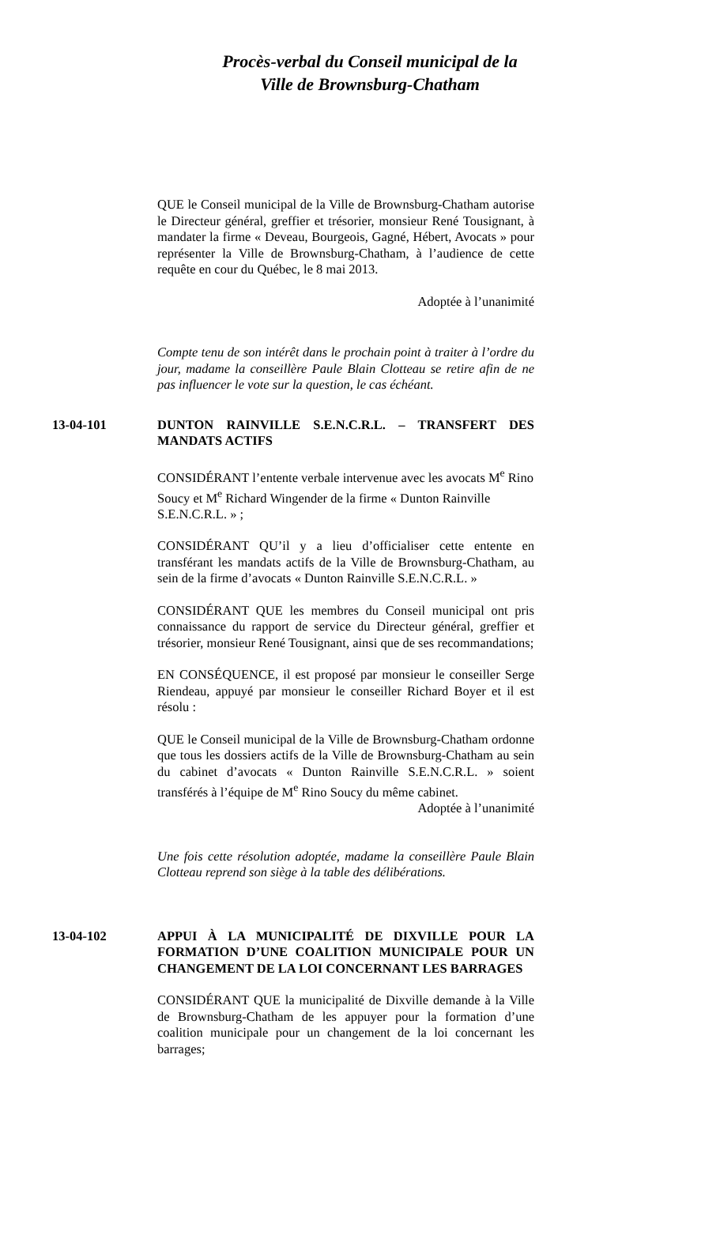Procès-verbal du Conseil municipal de la
Ville de Brownsburg-Chatham
QUE le Conseil municipal de la Ville de Brownsburg-Chatham autorise le Directeur général, greffier et trésorier, monsieur René Tousignant, à mandater la firme « Deveau, Bourgeois, Gagné, Hébert, Avocats » pour représenter la Ville de Brownsburg-Chatham, à l’audience de cette requête en cour du Québec, le 8 mai 2013.
Adoptée à l’unanimité
Compte tenu de son intérêt dans le prochain point à traiter à l’ordre du jour, madame la conseillère Paule Blain Clotteau se retire afin de ne pas influencer le vote sur la question, le cas échéant.
13-04-101 DUNTON RAINVILLE S.E.N.C.R.L. – TRANSFERT DES MANDATS ACTIFS
CONSIDÉRANT l’entente verbale intervenue avec les avocats M<sup>e</sup> Rino Soucy et M<sup>e</sup> Richard Wingender de la firme « Dunton Rainville S.E.N.C.R.L. » ;
CONSIDÉRANT QU’il y a lieu d’officialiser cette entente en transférant les mandats actifs de la Ville de Brownsburg-Chatham, au sein de la firme d’avocats « Dunton Rainville S.E.N.C.R.L. »
CONSIDÉRANT QUE les membres du Conseil municipal ont pris connaissance du rapport de service du Directeur général, greffier et trésorier, monsieur René Tousignant, ainsi que de ses recommandations;
EN CONSÉQUENCE, il est proposé par monsieur le conseiller Serge Riendeau, appuyé par monsieur le conseiller Richard Boyer et il est résolu :
QUE le Conseil municipal de la Ville de Brownsburg-Chatham ordonne que tous les dossiers actifs de la Ville de Brownsburg-Chatham au sein du cabinet d’avocats « Dunton Rainville S.E.N.C.R.L. » soient transférés à l’équipe de M<sup>e</sup> Rino Soucy du même cabinet.
Adoptée à l’unanimité
Une fois cette résolution adoptée, madame la conseillère Paule Blain Clotteau reprend son siège à la table des délibérations.
13-04-102 APPUI À LA MUNICIPALITÉ DE DIXVILLE POUR LA FORMATION D’UNE COALITION MUNICIPALE POUR UN CHANGEMENT DE LA LOI CONCERNANT LES BARRAGES
CONSIDÉRANT QUE la municipalité de Dixville demande à la Ville de Brownsburg-Chatham de les appuyer pour la formation d’une coalition municipale pour un changement de la loi concernant les barrages;